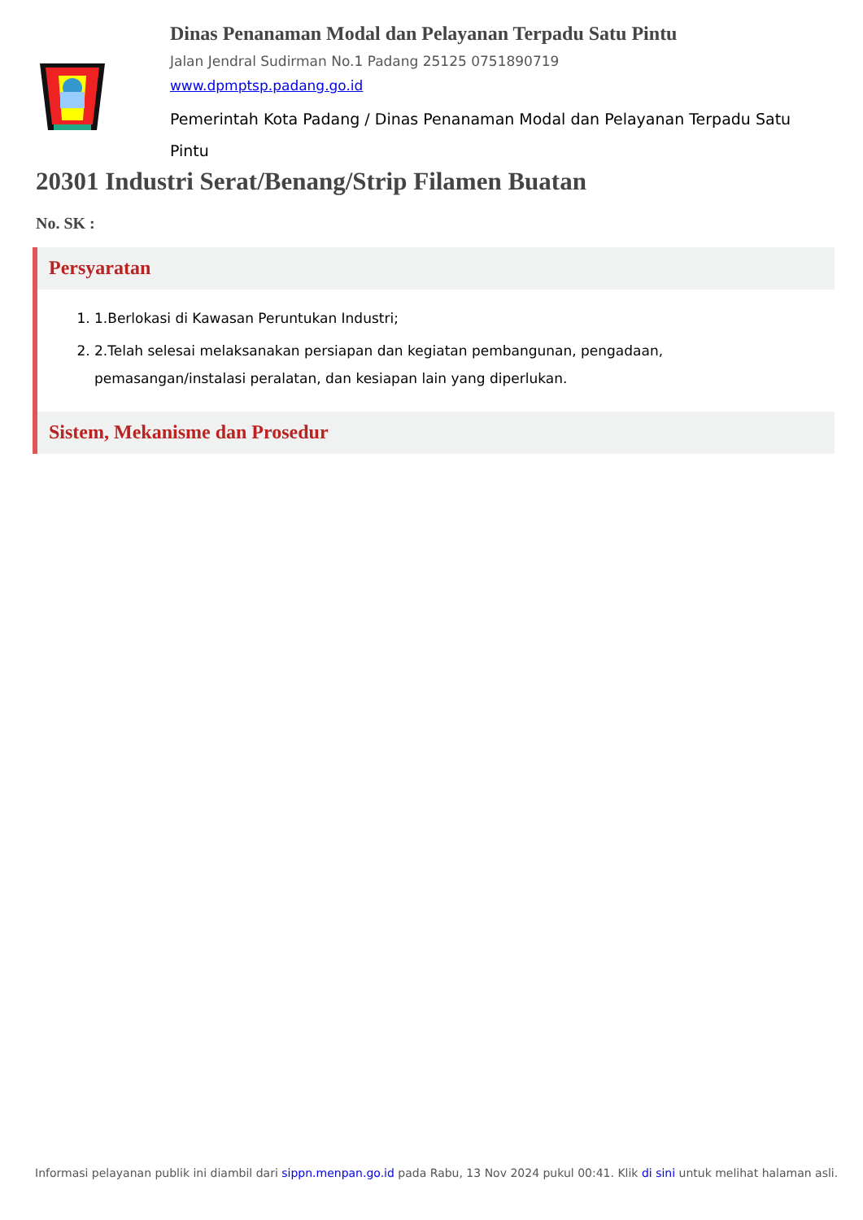Dinas Penanaman Modal dan Pelayanan Terpadu Satu Pintu
Jalan Jendral Sudirman No.1 Padang 25125 0751890719
www.dpmptsp.padang.go.id
Pemerintah Kota Padang / Dinas Penanaman Modal dan Pelayanan Terpadu Satu Pintu
20301 Industri Serat/Benang/Strip Filamen Buatan
No. SK :
Persyaratan
1. 1.Berlokasi di Kawasan Peruntukan Industri;
2. 2.Telah selesai melaksanakan persiapan dan kegiatan pembangunan, pengadaan, pemasangan/instalasi peralatan, dan kesiapan lain yang diperlukan.
Sistem, Mekanisme dan Prosedur
Informasi pelayanan publik ini diambil dari sippn.menpan.go.id pada Rabu, 13 Nov 2024 pukul 00:41. Klik di sini untuk melihat halaman asli.